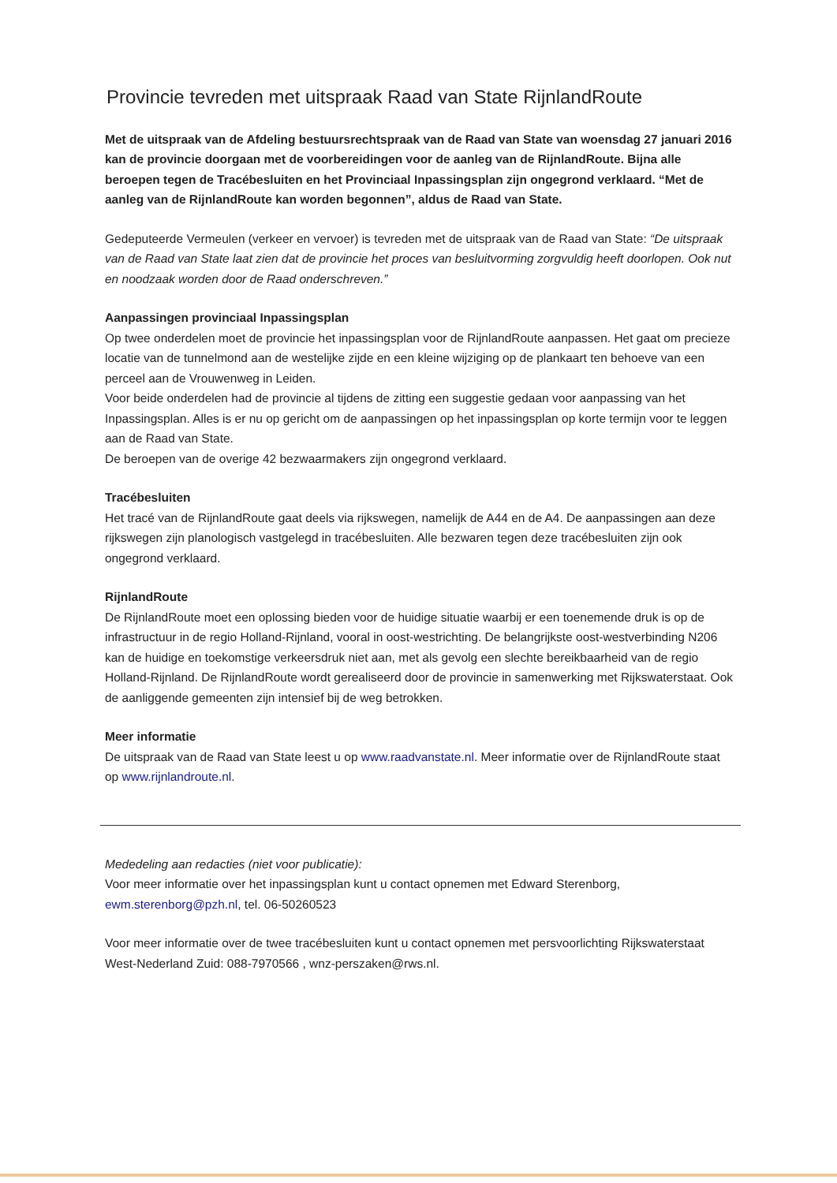Provincie tevreden met uitspraak Raad van State RijnlandRoute
Met de uitspraak van de Afdeling bestuursrechtspraak van de Raad van State van woensdag 27 januari 2016 kan de provincie doorgaan met de voorbereidingen voor de aanleg van de RijnlandRoute. Bijna alle beroepen tegen de Tracébesluiten en het Provinciaal Inpassingsplan zijn ongegrond verklaard. “Met de aanleg van de RijnlandRoute kan worden begonnen”, aldus de Raad van State.
Gedeputeerde Vermeulen (verkeer en vervoer) is tevreden met de uitspraak van de Raad van State: “De uitspraak van de Raad van State laat zien dat de provincie het proces van besluitvorming zorgvuldig heeft doorlopen. Ook nut en noodzaak worden door de Raad onderschreven.”
Aanpassingen provinciaal Inpassingsplan
Op twee onderdelen moet de provincie het inpassingsplan voor de RijnlandRoute aanpassen. Het gaat om precieze locatie van de tunnelmond aan de westelijke zijde en een kleine wijziging op de plankaart ten behoeve van een perceel aan de Vrouwenweg in Leiden.
Voor beide onderdelen had de provincie al tijdens de zitting een suggestie gedaan voor aanpassing van het Inpassingsplan. Alles is er nu op gericht om de aanpassingen op het inpassingsplan op korte termijn voor te leggen aan de Raad van State.
De beroepen van de overige 42 bezwaarmakers zijn ongegrond verklaard.
Tracébesluiten
Het tracé van de RijnlandRoute gaat deels via rijkswegen, namelijk de A44 en de A4. De aanpassingen aan deze rijkswegen zijn planologisch vastgelegd in tracébesluiten. Alle bezwaren tegen deze tracébesluiten zijn ook ongegrond verklaard.
RijnlandRoute
De RijnlandRoute moet een oplossing bieden voor de huidige situatie waarbij er een toenemende druk is op de infrastructuur in de regio Holland-Rijnland, vooral in oost-westrichting. De belangrijkste oost-westverbinding N206 kan de huidige en toekomstige verkeersdruk niet aan, met als gevolg een slechte bereikbaarheid van de regio Holland-Rijnland. De RijnlandRoute wordt gerealiseerd door de provincie in samenwerking met Rijkswaterstaat. Ook de aanliggende gemeenten zijn intensief bij de weg betrokken.
Meer informatie
De uitspraak van de Raad van State leest u op www.raadvanstate.nl. Meer informatie over de RijnlandRoute staat op www.rijnlandroute.nl.
Mededeling aan redacties (niet voor publicatie):
Voor meer informatie over het inpassingsplan kunt u contact opnemen met Edward Sterenborg, ewm.sterenborg@pzh.nl, tel. 06-50260523
Voor meer informatie over de twee tracébesluiten kunt u contact opnemen met persvoorlichting Rijkswaterstaat West-Nederland Zuid: 088-7970566 , wnz-perszaken@rws.nl.